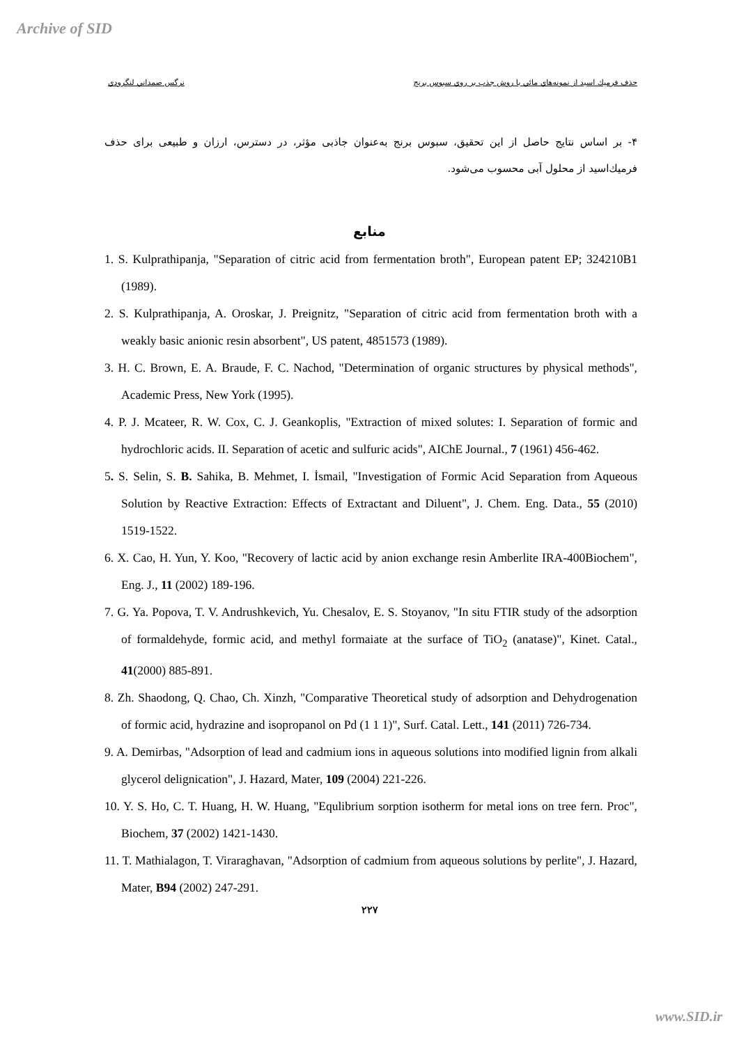Archive of SID
حذف فرميك اسيد از نمونه‌هاي مائي با روش جذب بر روي سبوس برنج نرگس صمداني لنگرودي
۴- بر اساس نتایج حاصل از این تحقیق، سبوس برنج به‌عنوان جاذبی مؤثر، در دسترس، ارزان و طبیعی برای حذف فرميك‌اسيد از محلول آبی محسوب می‌شود.
منابع
1. S. Kulprathipanja, "Separation of citric acid from fermentation broth", European patent EP; 324210B1 (1989).
2. S. Kulprathipanja, A. Oroskar, J. Preignitz, "Separation of citric acid from fermentation broth with a weakly basic anionic resin absorbent", US patent, 4851573 (1989).
3. H. C. Brown, E. A. Braude, F. C. Nachod, "Determination of organic structures by physical methods", Academic Press, New York (1995).
4. P. J. Mcateer, R. W. Cox, C. J. Geankoplis, "Extraction of mixed solutes: I. Separation of formic and hydrochloric acids. II. Separation of acetic and sulfuric acids", AIChE Journal., 7 (1961) 456-462.
5. S. Selin, S. B. Sahika, B. Mehmet, I. İsmail, "Investigation of Formic Acid Separation from Aqueous Solution by Reactive Extraction: Effects of Extractant and Diluent", J. Chem. Eng. Data., 55 (2010) 1519-1522.
6. X. Cao, H. Yun, Y. Koo, "Recovery of lactic acid by anion exchange resin Amberlite IRA-400Biochem", Eng. J., 11 (2002) 189-196.
7. G. Ya. Popova, T. V. Andrushkevich, Yu. Chesalov, E. S. Stoyanov, "In situ FTIR study of the adsorption of formaldehyde, formic acid, and methyl formaiate at the surface of TiO<sub>2</sub> (anatase)", Kinet. Catal., 41(2000) 885-891.
8. Zh. Shaodong, Q. Chao, Ch. Xinzh, "Comparative Theoretical study of adsorption and Dehydrogenation of formic acid, hydrazine and isopropanol on Pd (1 1 1)", Surf. Catal. Lett., 141 (2011) 726-734.
9. A. Demirbas, "Adsorption of lead and cadmium ions in aqueous solutions into modified lignin from alkali glycerol delignication", J. Hazard, Mater, 109 (2004) 221-226.
10. Y. S. Ho, C. T. Huang, H. W. Huang, "Equlibrium sorption isotherm for metal ions on tree fern. Proc", Biochem, 37 (2002) 1421-1430.
11. T. Mathialagon, T. Viraraghavan, "Adsorption of cadmium from aqueous solutions by perlite", J. Hazard, Mater, B94 (2002) 247-291.
۲۲۷
www.SID.ir